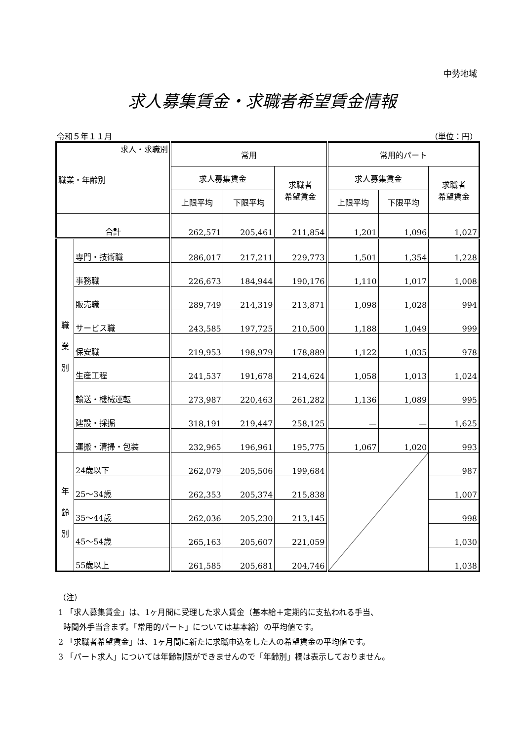中勢地域
求人募集賃金・求職者希望賃金情報
令和５年１１月 （単位：円）
| 求人・求職別 職業・年齢別 | | 常用 | | | 常用的パート | | |
| --- | --- | --- | --- | --- | --- | --- | --- |
| | | 求人募集賃金 | | 求職者 希望賃金 | 求人募集賃金 | | 求職者 希望賃金 |
| | | 上限平均 | 下限平均 | | 上限平均 | 下限平均 | |
| 合計 | | 262,571 | 205,461 | 211,854 | 1,201 | 1,096 | 1,027 |
| 職 業 別 | 専門・技術職 | 286,017 | 217,211 | 229,773 | 1,501 | 1,354 | 1,228 |
| | 事務職 | 226,673 | 184,944 | 190,176 | 1,110 | 1,017 | 1,008 |
| | 販売職 | 289,749 | 214,319 | 213,871 | 1,098 | 1,028 | 994 |
| | サービス職 | 243,585 | 197,725 | 210,500 | 1,188 | 1,049 | 999 |
| | 保安職 | 219,953 | 198,979 | 178,889 | 1,122 | 1,035 | 978 |
| | 生産工程 | 241,537 | 191,678 | 214,624 | 1,058 | 1,013 | 1,024 |
| | 輸送・機械運転 | 273,987 | 220,463 | 261,282 | 1,136 | 1,089 | 995 |
| | 建設・採掘 | 318,191 | 219,447 | 258,125 | — | — | 1,625 |
| | 運搬・清掃・包装 | 232,965 | 196,961 | 195,775 | 1,067 | 1,020 | 993 |
| 年 齢 別 | 24歳以下 | 262,079 | 205,506 | 199,684 | | | 987 |
| | 25～34歳 | 262,353 | 205,374 | 215,838 | | | 1,007 |
| | 35～44歳 | 262,036 | 205,230 | 213,145 | | | 998 |
| | 45～54歳 | 265,163 | 205,607 | 221,059 | | | 1,030 |
| | 55歳以上 | 261,585 | 205,681 | 204,746 | | | 1,038 |
（注）
1 「求人募集賃金」は、1ヶ月間に受理した求人賃金（基本給＋定期的に支払われる手当、
時間外手当含まず。「常用的パート」については基本給）の平均値です。
2 「求職者希望賃金」は、1ヶ月間に新たに求職申込をした人の希望賃金の平均値です。
3 「パート求人」については年齢制限ができませんので「年齢別」欄は表示しておりません。